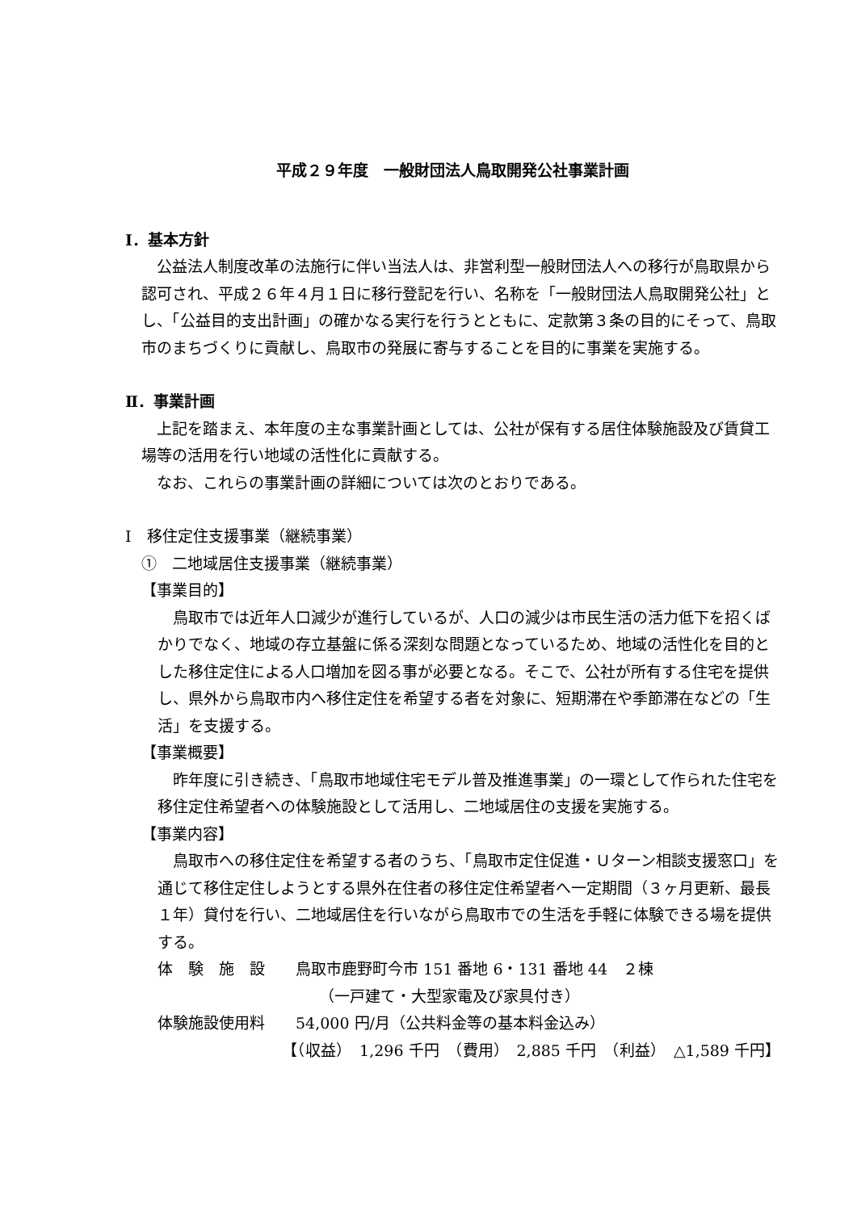平成２９年度　一般財団法人鳥取開発公社事業計画
Ⅰ．基本方針
公益法人制度改革の法施行に伴い当法人は、非営利型一般財団法人への移行が鳥取県から認可され、平成２６年４月１日に移行登記を行い、名称を「一般財団法人鳥取開発公社」とし、「公益目的支出計画」の確かなる実行を行うとともに、定款第３条の目的にそって、鳥取市のまちづくりに貢献し、鳥取市の発展に寄与することを目的に事業を実施する。
Ⅱ．事業計画
上記を踏まえ、本年度の主な事業計画としては、公社が保有する居住体験施設及び賃貸工場等の活用を行い地域の活性化に貢献する。
なお、これらの事業計画の詳細については次のとおりである。
Ⅰ　移住定住支援事業（継続事業）
①　二地域居住支援事業（継続事業）
【事業目的】
鳥取市では近年人口減少が進行しているが、人口の減少は市民生活の活力低下を招くばかりでなく、地域の存立基盤に係る深刻な問題となっているため、地域の活性化を目的とした移住定住による人口増加を図る事が必要となる。そこで、公社が所有する住宅を提供し、県外から鳥取市内へ移住定住を希望する者を対象に、短期滞在や季節滞在などの「生活」を支援する。
【事業概要】
昨年度に引き続き、「鳥取市地域住宅モデル普及推進事業」の一環として作られた住宅を移住定住希望者への体験施設として活用し、二地域居住の支援を実施する。
【事業内容】
鳥取市への移住定住を希望する者のうち、「鳥取市定住促進・Ｕターン相談支援窓口」を通じて移住定住しようとする県外在住者の移住定住希望者へ一定期間（３ヶ月更新、最長１年）貸付を行い、二地域居住を行いながら鳥取市での生活を手軽に体験できる場を提供する。
体　験　施　設　　鳥取市鹿野町今市 151 番地 6・131 番地 44　２棟
（一戸建て・大型家電及び家具付き）
体験施設使用料　　54,000 円/月（公共料金等の基本料金込み）
【（収益）　1,296 千円　（費用）　2,885 千円　（利益）　△1,589 千円】